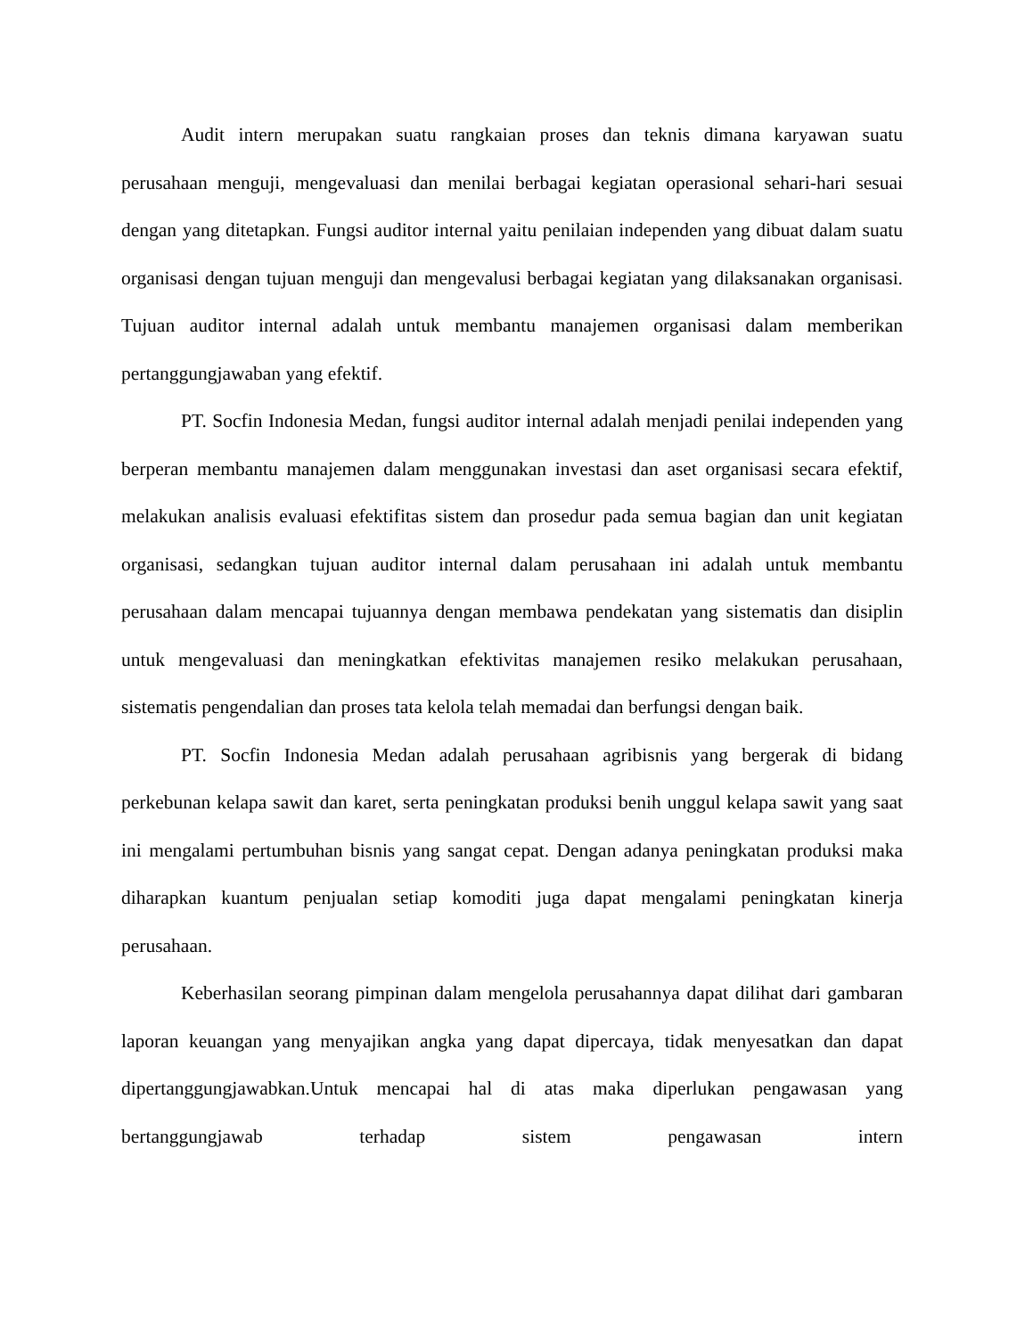Audit intern merupakan suatu rangkaian proses dan teknis dimana karyawan suatu perusahaan menguji, mengevaluasi dan menilai berbagai kegiatan operasional sehari-hari sesuai dengan yang ditetapkan. Fungsi auditor internal yaitu penilaian independen yang dibuat dalam suatu organisasi dengan tujuan menguji dan mengevalusi berbagai kegiatan yang dilaksanakan organisasi. Tujuan auditor internal adalah untuk membantu manajemen organisasi dalam memberikan pertanggungjawaban yang efektif.
PT. Socfin Indonesia Medan, fungsi auditor internal adalah menjadi penilai independen yang berperan membantu manajemen dalam menggunakan investasi dan aset organisasi secara efektif, melakukan analisis evaluasi efektifitas sistem dan prosedur pada semua bagian dan unit kegiatan organisasi, sedangkan tujuan auditor internal dalam perusahaan ini adalah untuk membantu perusahaan dalam mencapai tujuannya dengan membawa pendekatan yang sistematis dan disiplin untuk mengevaluasi dan meningkatkan efektivitas manajemen resiko melakukan perusahaan, sistematis pengendalian dan proses tata kelola telah memadai dan berfungsi dengan baik.
PT. Socfin Indonesia Medan adalah perusahaan agribisnis yang bergerak di bidang perkebunan kelapa sawit dan karet, serta peningkatan produksi benih unggul kelapa sawit yang saat ini mengalami pertumbuhan bisnis yang sangat cepat. Dengan adanya peningkatan produksi maka diharapkan kuantum penjualan setiap komoditi juga dapat mengalami peningkatan kinerja perusahaan.
Keberhasilan seorang pimpinan dalam mengelola perusahannya dapat dilihat dari gambaran laporan keuangan yang menyajikan angka yang dapat dipercaya, tidak menyesatkan dan dapat dipertanggungjawabkan.Untuk mencapai hal di atas maka diperlukan pengawasan yang bertanggungjawab terhadap sistem pengawasan intern